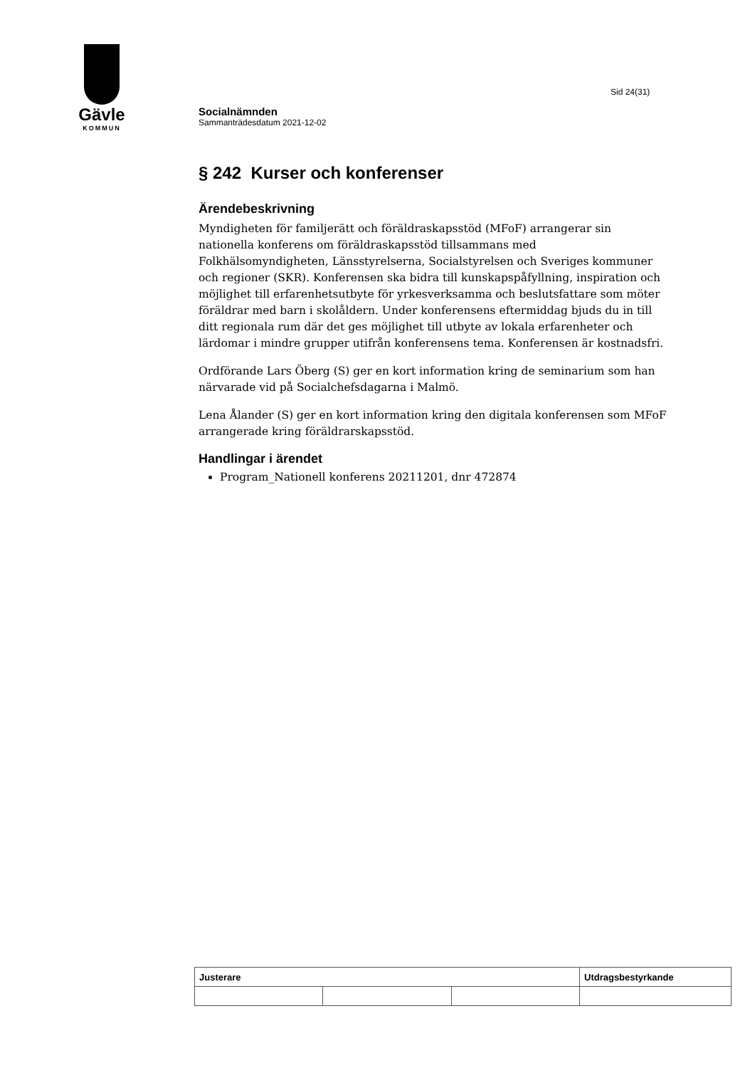Gävle
KOMMUN
Sid 24(31)
Socialnämnden
Sammanträdesdatum 2021-12-02
§ 242 Kurser och konferenser
Ärendebeskrivning
Myndigheten för familjerätt och föräldraskapsstöd (MFoF) arrangerar sin nationella konferens om föräldraskapsstöd tillsammans med Folkhälsomyndigheten, Länsstyrelserna, Socialstyrelsen och Sveriges kommuner och regioner (SKR). Konferensen ska bidra till kunskapspåfyllning, inspiration och möjlighet till erfarenhetsutbyte för yrkesverksamma och beslutsfattare som möter föräldrar med barn i skolåldern. Under konferensens eftermiddag bjuds du in till ditt regionala rum där det ges möjlighet till utbyte av lokala erfarenheter och lärdomar i mindre grupper utifrån konferensens tema. Konferensen är kostnadsfri.
Ordförande Lars Öberg (S) ger en kort information kring de seminarium som han närvarade vid på Socialchefsdagarna i Malmö.
Lena Ålander (S) ger en kort information kring den digitala konferensen som MFoF arrangerade kring föräldrarskapsstöd.
Handlingar i ärendet
Program_Nationell konferens 20211201, dnr 472874
| Justerare | | | Utdragsbestyrkande |
| --- | --- | --- | --- |